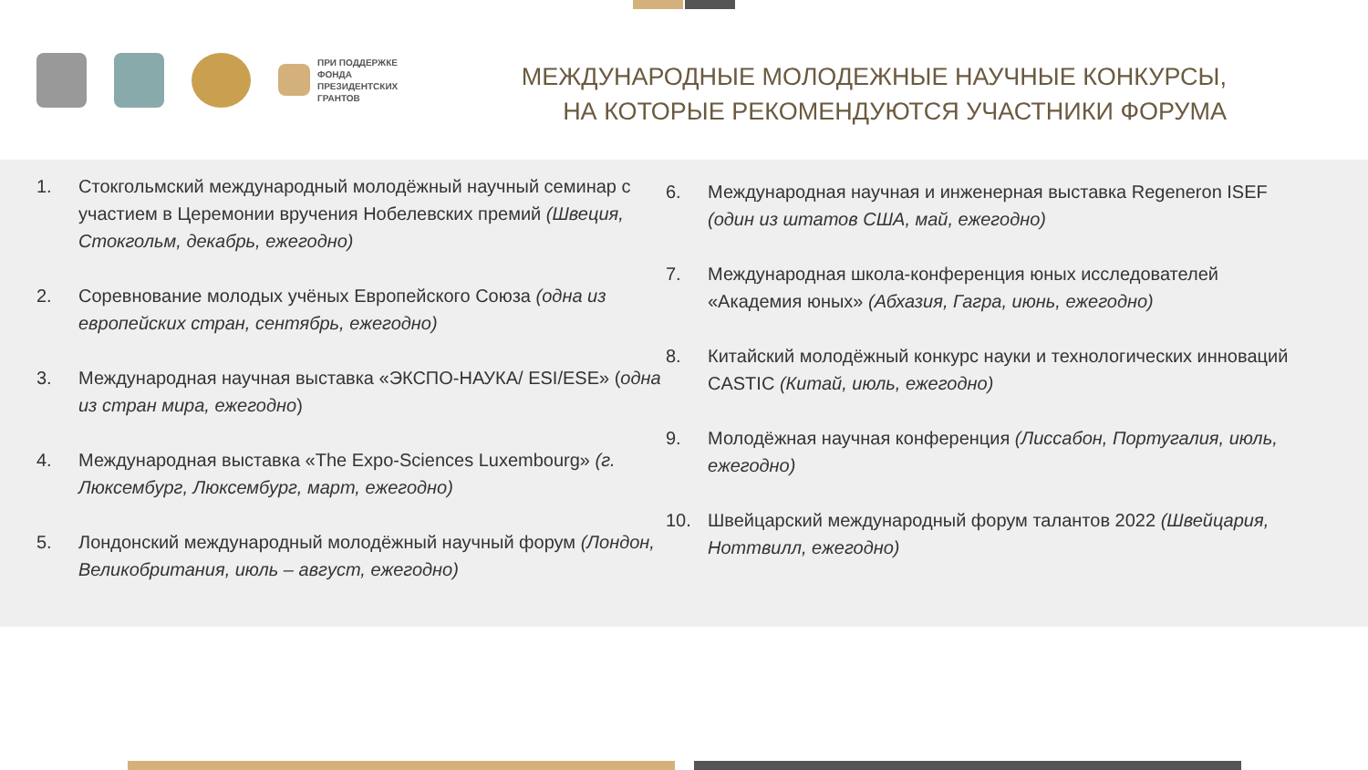ПРИ ПОДДЕРЖКЕ
ФОНДА
ПРЕЗИДЕНТСКИХ
ГРАНТОВ
МЕЖДУНАРОДНЫЕ МОЛОДЕЖНЫЕ НАУЧНЫЕ КОНКУРСЫ,
НА КОТОРЫЕ РЕКОМЕНДУЮТСЯ УЧАСТНИКИ ФОРУМА
1. Стокгольмский международный молодёжный научный семинар с участием в Церемонии вручения Нобелевских премий (Швеция, Стокгольм, декабрь, ежегодно)
2. Соревнование молодых учёных Европейского Союза (одна из европейских стран, сентябрь, ежегодно)
3. Международная научная выставка «ЭКСПО-НАУКА/ ESI/ESE» (одна из стран мира, ежегодно)
4. Международная выставка «The Expo-Sciences Luxembourg» (г. Люксембург, Люксембург, март, ежегодно)
5. Лондонский международный молодёжный научный форум (Лондон, Великобритания, июль – август, ежегодно)
6. Международная научная и инженерная выставка Regeneron ISEF (один из штатов США, май, ежегодно)
7. Международная школа-конференция юных исследователей «Академия юных» (Абхазия, Гагра, июнь, ежегодно)
8. Китайский молодёжный конкурс науки и технологических инноваций CASTIC (Китай, июль, ежегодно)
9. Молодёжная научная конференция (Лиссабон, Португалия, июль, ежегодно)
10. Швейцарский международный форум талантов 2022 (Швейцария, Ноттвилл, ежегодно)